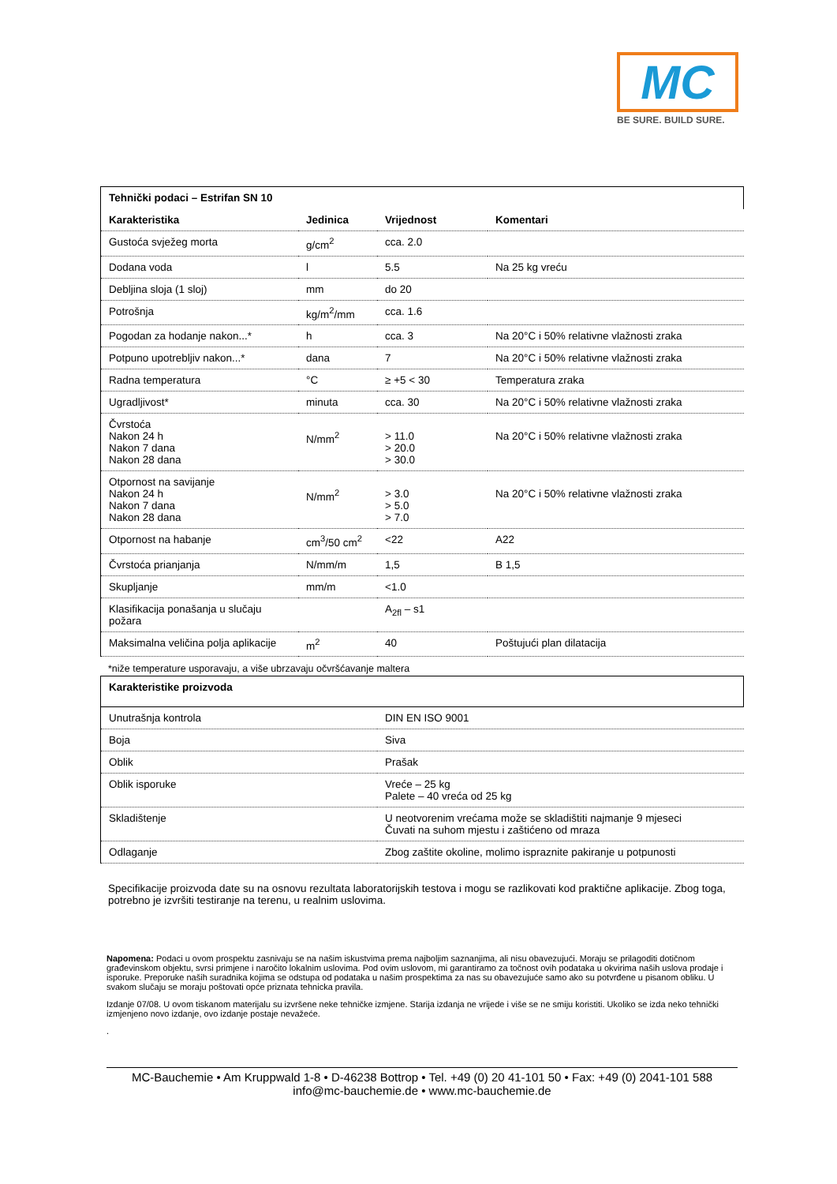MC
BE SURE. BUILD SURE.
Tehnički podaci – Estrifan SN 10
| Karakteristika | Jedinica | Vrijednost | Komentari |
| --- | --- | --- | --- |
| Gustoća svježeg morta | g/cm<sup>2</sup> | cca. 2.0 | |
| Dodana voda | l | 5.5 | Na 25 kg vreću |
| Debljina sloja (1 sloj) | mm | do 20 | |
| Potrošnja | kg/m<sup>2</sup>/mm | cca. 1.6 | |
| Pogodan za hodanje nakon...* | h | cca. 3 | Na 20°C i 50% relativne vlažnosti zraka |
| Potpuno upotrebljiv nakon...* | dana | 7 | Na 20°C i 50% relativne vlažnosti zraka |
| Radna temperatura | °C | ≥ +5 < 30 | Temperatura zraka |
| Ugradljivost* | minuta | cca. 30 | Na 20°C i 50% relativne vlažnosti zraka |
| Čvrstoća Nakon 24 h Nakon 7 dana Nakon 28 dana | N/mm<sup>2</sup> | > 11.0 > 20.0 > 30.0 | Na 20°C i 50% relativne vlažnosti zraka |
| Otpornost na savijanje Nakon 24 h Nakon 7 dana Nakon 28 dana | N/mm<sup>2</sup> | > 3.0 > 5.0 > 7.0 | Na 20°C i 50% relativne vlažnosti zraka |
| Otpornost na habanje | cm<sup>3</sup>/50 cm<sup>2</sup> | <22 | A22 |
| Čvrstoća prianjanja | N/mm/m | 1,5 | B 1,5 |
| Skupljanje | mm/m | <1.0 | |
| Klasifikacija ponašanja u slučaju požara | | A<sub>2fl</sub> – s1 | |
| Maksimalna veličina polja aplikacije | m<sup>2</sup> | 40 | Poštujući plan dilatacija |
*niže temperature usporavaju, a više ubrzavaju očvršćavanje maltera
Karakteristike proizvoda
| Unutrašnja kontrola | DIN EN ISO 9001 |
| Boja | Siva |
| Oblik | Prašak |
| Oblik isporuke | Vreće – 25 kg Palete – 40 vreća od 25 kg |
| Skladištenje | U neotvorenim vrećama može se skladištiti najmanje 9 mjeseci Čuvati na suhom mjestu i zaštićeno od mraza |
| Odlaganje | Zbog zaštite okoline, molimo ispraznite pakiranje u potpunosti |
Specifikacije proizvoda date su na osnovu rezultata laboratorijskih testova i mogu se razlikovati kod praktične aplikacije. Zbog toga, potrebno je izvršiti testiranje na terenu, u realnim uslovima.
Napomena: Podaci u ovom prospektu zasnivaju se na našim iskustvima prema najboljim saznanjima, ali nisu obavezujući. Moraju se prilagoditi dotičnom građevinskom objektu, svrsi primjene i naročito lokalnim uslovima. Pod ovim uslovom, mi garantiramo za točnost ovih podataka u okvirima naših uslova prodaje i isporuke. Preporuke naših suradnika kojima se odstupa od podataka u našim prospektima za nas su obavezujuće samo ako su potvrđene u pisanom obliku. U svakom slučaju se moraju poštovati opće priznata tehnicka pravila.
Izdanje 07/08. U ovom tiskanom materijalu su izvršene neke tehničke izmjene. Starija izdanja ne vrijede i više se ne smiju koristiti. Ukoliko se izda neko tehnički izmjenjeno novo izdanje, ovo izdanje postaje nevažeće.
.
MC-Bauchemie • Am Kruppwald 1-8 • D-46238 Bottrop • Tel. +49 (0) 20 41-101 50 • Fax: +49 (0) 2041-101 588
info@mc-bauchemie.de • www.mc-bauchemie.de